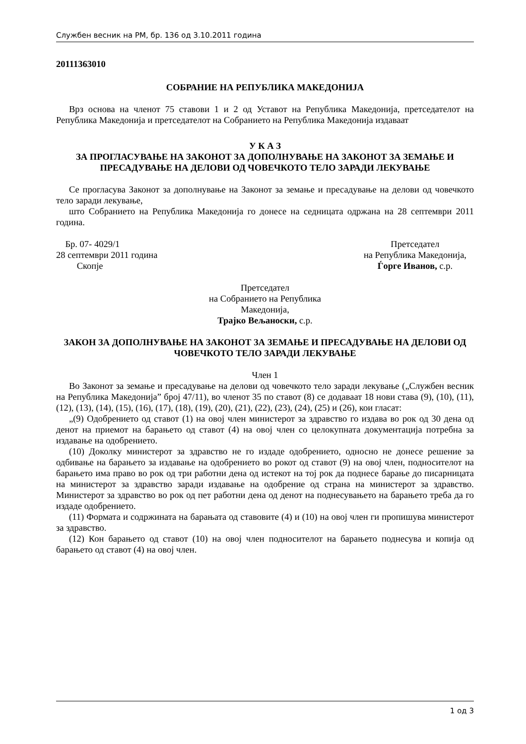Службен весник на РМ, бр. 136 од 3.10.2011 година
20111363010
СОБРАНИЕ НА РЕПУБЛИКА МАКЕДОНИЈА
Врз основа на членот 75 ставови 1 и 2 од Уставот на Република Македонија, претседателот на Република Македонија и претседателот на Собранието на Република Македонија издаваат
У К А З
ЗА ПРОГЛАСУВАЊЕ НА ЗАКОНОТ ЗА ДОПОЛНУВАЊЕ НА ЗАКОНОТ ЗА ЗЕМАЊЕ И ПРЕСАДУВАЊЕ НА ДЕЛОВИ ОД ЧОВЕЧКОТО ТЕЛО ЗАРАДИ ЛЕКУВАЊЕ
Се прогласува Законот за дополнување на Законот за земање и пресадување на делови од човечкото тело заради лекување,
што Собранието на Република Македонија го донесе на седницата одржана на 28 септември 2011 година.
Бр. 07- 4029/1
28 септември 2011 година
Скопје
Претседател
на Република Македонија,
Ѓорге Иванов, с.р.
Претседател
на Собранието на Република
Македонија,
Трајко Вељаноски, с.р.
ЗАКОН ЗА ДОПОЛНУВАЊЕ НА ЗАКОНОТ ЗА ЗЕМАЊЕ И ПРЕСАДУВАЊЕ НА ДЕЛОВИ ОД ЧОВЕЧКОТО ТЕЛО ЗАРАДИ ЛЕКУВАЊЕ
Член 1
Во Законот за земање и пресадување на делови од човечкото тело заради лекување („Службен весник на Република Македонија” број 47/11), во членот 35 по ставот (8) се додаваат 18 нови става (9), (10), (11), (12), (13), (14), (15), (16), (17), (18), (19), (20), (21), (22), (23), (24), (25) и (26), кои гласат:
„(9) Одобрението од ставот (1) на овој член министерот за здравство го издава во рок од 30 дена од денот на приемот на барањето од ставот (4) на овој член со целокупната документација потребна за издавање на одобрението.
(10) Доколку министерот за здравство не го издаде одобрението, односно не донесе решение за одбивање на барањето за издавање на одобрението во рокот од ставот (9) на овој член, подносителот на барањето има право во рок од три работни дена од истекот на тој рок да поднесе барање до писарницата на министерот за здравство заради издавање на одобрение од страна на министерот за здравство. Министерот за здравство во рок од пет работни дена од денот на поднесувањето на барањето треба да го издаде одобрението.
(11) Формата и содржината на барањата од ставовите (4) и (10) на овој член ги пропишува министерот за здравство.
(12) Кон барањето од ставот (10) на овој член подносителот на барањето поднесува и копија од барањето од ставот (4) на овој член.
1 од 3